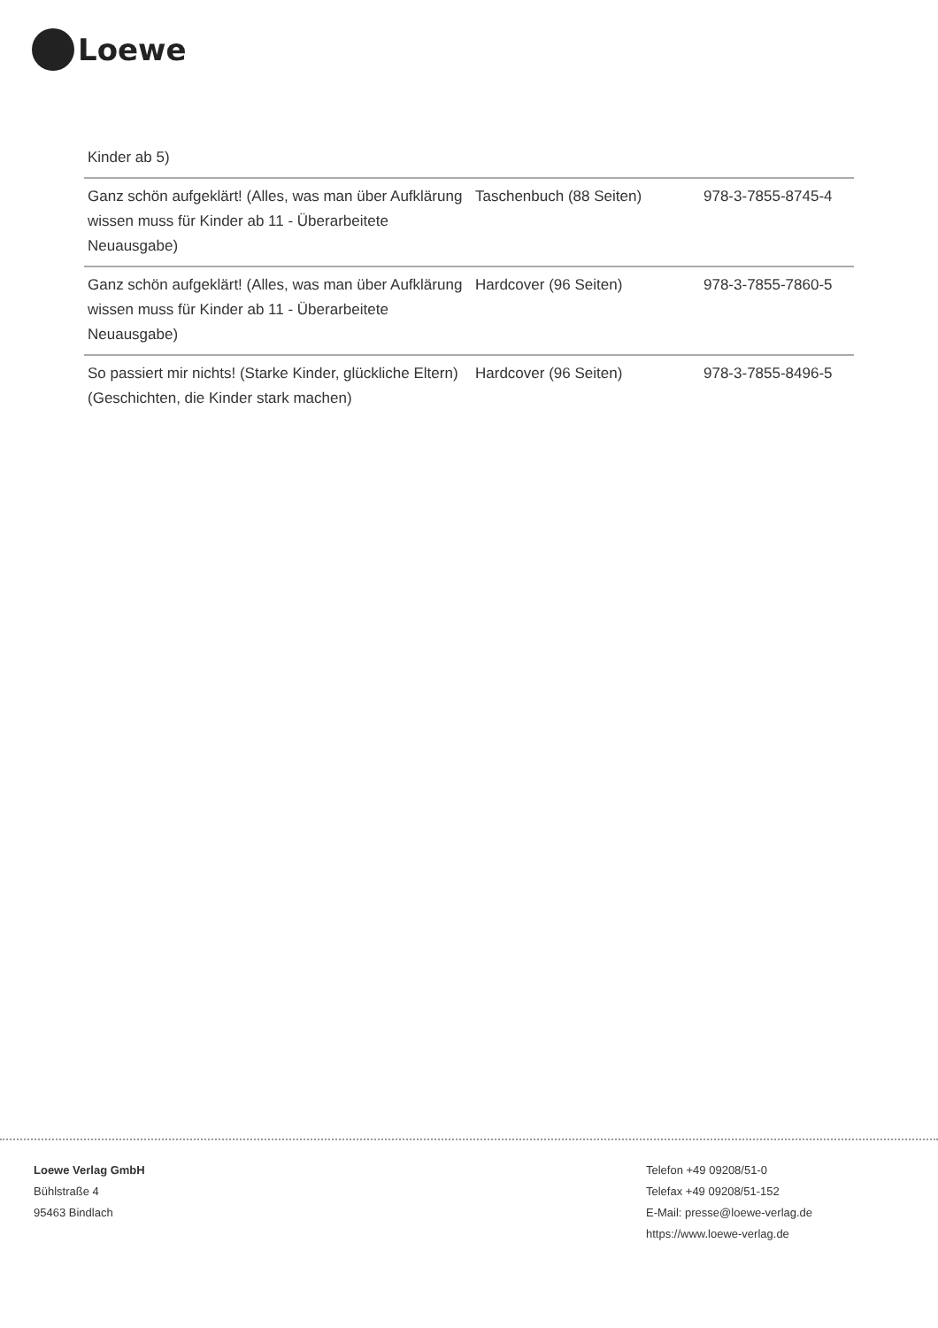Loewe
| Kinder ab 5) | | |
| Ganz schön aufgeklärt! (Alles, was man über Aufklärung wissen muss für Kinder ab 11 - Überarbeitete Neuausgabe) | Taschenbuch (88 Seiten) | 978-3-7855-8745-4 |
| Ganz schön aufgeklärt! (Alles, was man über Aufklärung wissen muss für Kinder ab 11 - Überarbeitete Neuausgabe) | Hardcover (96 Seiten) | 978-3-7855-7860-5 |
| So passiert mir nichts! (Starke Kinder, glückliche Eltern) (Geschichten, die Kinder stark machen) | Hardcover (96 Seiten) | 978-3-7855-8496-5 |
Loewe Verlag GmbH
Bühlstraße 4
95463 Bindlach
Telefon +49 09208/51-0
Telefax +49 09208/51-152
E-Mail: presse@loewe-verlag.de
https://www.loewe-verlag.de